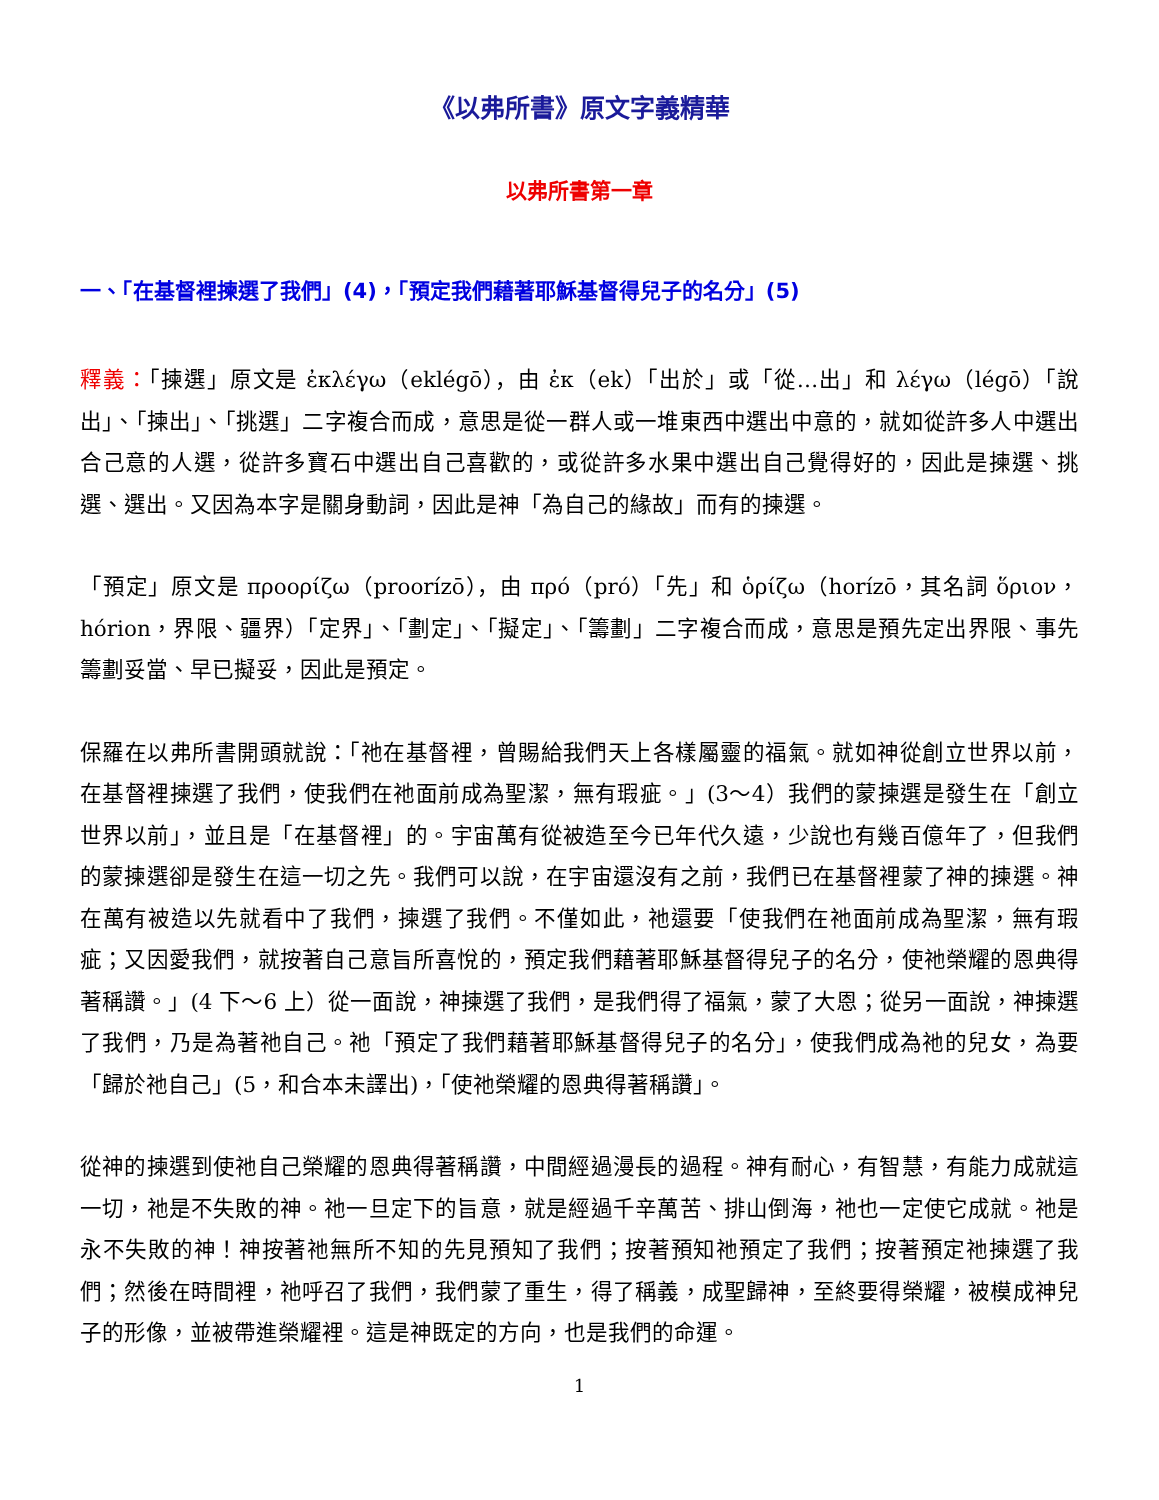《以弗所書》原文字義精華
以弗所書第一章
一、「在基督裡揀選了我們」(4)，「預定我們藉著耶穌基督得兒子的名分」(5)
釋義：「揀選」原文是 ἐκλέγω（eklégō），由 ἐκ（ek）「出於」或「從…出」和 λέγω（légō）「說出」、「揀出」、「挑選」二字複合而成，意思是從一群人或一堆東西中選出中意的，就如從許多人中選出合己意的人選，從許多寶石中選出自己喜歡的，或從許多水果中選出自己覺得好的，因此是揀選、挑選、選出。又因為本字是關身動詞，因此是神「為自己的緣故」而有的揀選。
「預定」原文是 προορίζω（proorízō），由 πρό（pró）「先」和 ὁρίζω（horízō，其名詞 ὅριον，hórion，界限、疆界）「定界」、「劃定」、「擬定」、「籌劃」二字複合而成，意思是預先定出界限、事先籌劃妥當、早已擬妥，因此是預定。
保羅在以弗所書開頭就說：「祂在基督裡，曾賜給我們天上各樣屬靈的福氣。就如神從創立世界以前，在基督裡揀選了我們，使我們在祂面前成為聖潔，無有瑕疵。」(3～4）我們的蒙揀選是發生在「創立世界以前」，並且是「在基督裡」的。宇宙萬有從被造至今已年代久遠，少說也有幾百億年了，但我們的蒙揀選卻是發生在這一切之先。我們可以說，在宇宙還沒有之前，我們已在基督裡蒙了神的揀選。神在萬有被造以先就看中了我們，揀選了我們。不僅如此，祂還要「使我們在祂面前成為聖潔，無有瑕疵；又因愛我們，就按著自己意旨所喜悅的，預定我們藉著耶穌基督得兒子的名分，使祂榮耀的恩典得著稱讚。」(4 下～6 上）從一面說，神揀選了我們，是我們得了福氣，蒙了大恩；從另一面說，神揀選了我們，乃是為著祂自己。祂「預定了我們藉著耶穌基督得兒子的名分」，使我們成為祂的兒女，為要「歸於祂自己」(5，和合本未譯出)，「使祂榮耀的恩典得著稱讚」。
從神的揀選到使祂自己榮耀的恩典得著稱讚，中間經過漫長的過程。神有耐心，有智慧，有能力成就這一切，祂是不失敗的神。祂一旦定下的旨意，就是經過千辛萬苦、排山倒海，祂也一定使它成就。祂是永不失敗的神！神按著祂無所不知的先見預知了我們；按著預知祂預定了我們；按著預定祂揀選了我們；然後在時間裡，祂呼召了我們，我們蒙了重生，得了稱義，成聖歸神，至終要得榮耀，被模成神兒子的形像，並被帶進榮耀裡。這是神既定的方向，也是我們的命運。
1